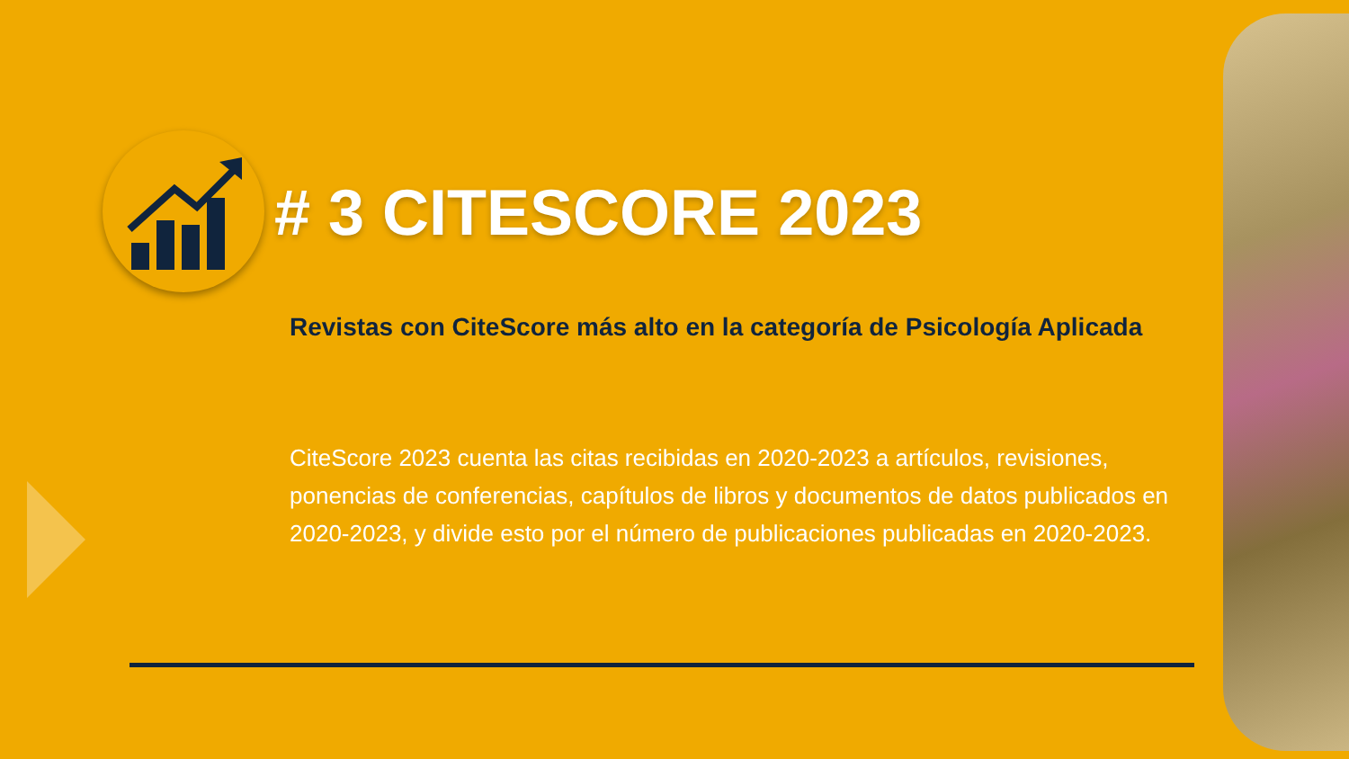# 3 CITESCORE 2023
Revistas con CiteScore más alto en la categoría de Psicología Aplicada
CiteScore 2023 cuenta las citas recibidas en 2020-2023 a artículos, revisiones, ponencias de conferencias, capítulos de libros y documentos de datos publicados en 2020-2023, y divide esto por el número de publicaciones publicadas en 2020-2023.